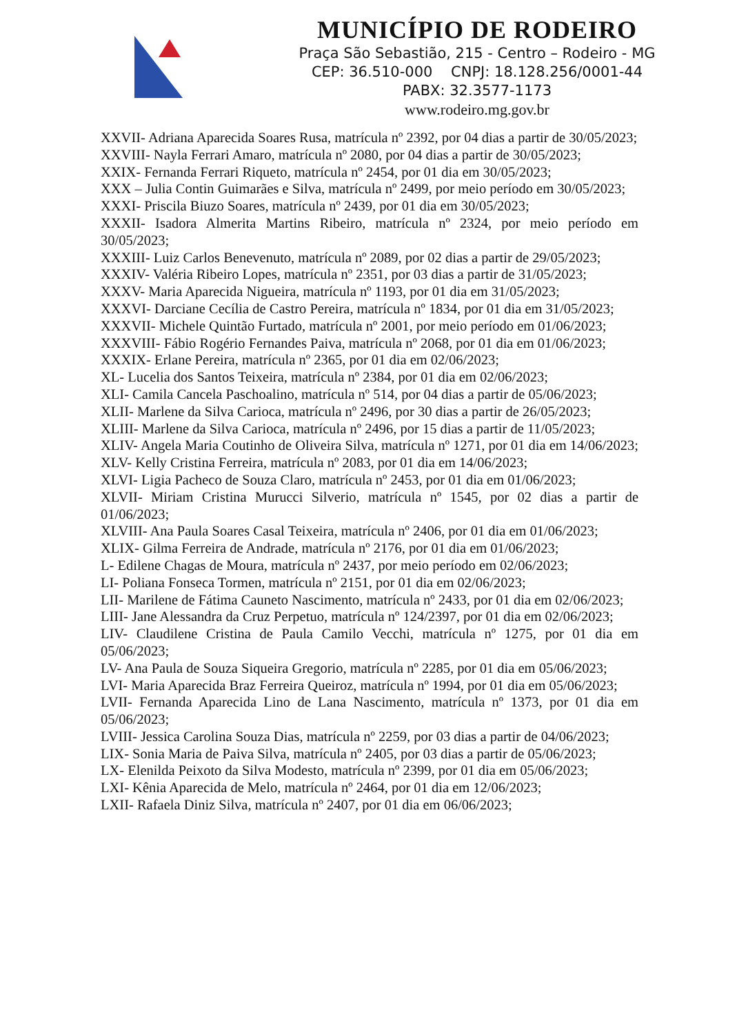MUNICÍPIO DE RODEIRO
Praça São Sebastião, 215 - Centro – Rodeiro - MG
CEP: 36.510-000 CNPJ: 18.128.256/0001-44
PABX: 32.3577-1173
www.rodeiro.mg.gov.br
XXVII- Adriana Aparecida Soares Rusa, matrícula nº 2392, por 04 dias a partir de 30/05/2023;
XXVIII- Nayla Ferrari Amaro, matrícula nº 2080, por 04 dias a partir de 30/05/2023;
XXIX- Fernanda Ferrari Riqueto, matrícula nº 2454, por 01 dia em 30/05/2023;
XXX – Julia Contin Guimarães e Silva, matrícula nº 2499, por meio período em 30/05/2023;
XXXI- Priscila Biuzo Soares, matrícula nº 2439, por 01 dia em 30/05/2023;
XXXII- Isadora Almerita Martins Ribeiro, matrícula nº 2324, por meio período em 30/05/2023;
XXXIII- Luiz Carlos Benevenuto, matrícula nº 2089, por 02 dias a partir de 29/05/2023;
XXXIV- Valéria Ribeiro Lopes, matrícula nº 2351, por 03 dias a partir de 31/05/2023;
XXXV- Maria Aparecida Nigueira, matrícula nº 1193, por 01 dia em 31/05/2023;
XXXVI- Darciane Cecília de Castro Pereira, matrícula nº 1834, por 01 dia em 31/05/2023;
XXXVII- Michele Quintão Furtado, matrícula nº 2001, por meio período em 01/06/2023;
XXXVIII- Fábio Rogério Fernandes Paiva, matrícula nº 2068, por 01 dia em 01/06/2023;
XXXIX- Erlane Pereira, matrícula nº 2365, por 01 dia em 02/06/2023;
XL- Lucelia dos Santos Teixeira, matrícula nº 2384, por 01 dia em 02/06/2023;
XLI- Camila Cancela Paschoalino, matrícula nº 514, por 04 dias a partir de 05/06/2023;
XLII- Marlene da Silva Carioca, matrícula nº 2496, por 30 dias a partir de 26/05/2023;
XLIII- Marlene da Silva Carioca, matrícula nº 2496, por 15 dias a partir de 11/05/2023;
XLIV- Angela Maria Coutinho de Oliveira Silva, matrícula nº 1271, por 01 dia em 14/06/2023;
XLV- Kelly Cristina Ferreira, matrícula nº 2083, por 01 dia em 14/06/2023;
XLVI- Ligia Pacheco de Souza Claro, matrícula nº 2453, por 01 dia em 01/06/2023;
XLVII- Miriam Cristina Murucci Silverio, matrícula nº 1545, por 02 dias a partir de 01/06/2023;
XLVIII- Ana Paula Soares Casal Teixeira, matrícula nº 2406, por 01 dia em 01/06/2023;
XLIX- Gilma Ferreira de Andrade, matrícula nº 2176, por 01 dia em 01/06/2023;
L- Edilene Chagas de Moura, matrícula nº 2437, por meio período em 02/06/2023;
LI- Poliana Fonseca Tormen, matrícula nº 2151, por 01 dia em 02/06/2023;
LII- Marilene de Fátima Cauneto Nascimento, matrícula nº 2433, por 01 dia em 02/06/2023;
LIII- Jane Alessandra da Cruz Perpetuo, matrícula nº 124/2397, por 01 dia em 02/06/2023;
LIV- Claudilene Cristina de Paula Camilo Vecchi, matrícula nº 1275, por 01 dia em 05/06/2023;
LV- Ana Paula de Souza Siqueira Gregorio, matrícula nº 2285, por 01 dia em 05/06/2023;
LVI- Maria Aparecida Braz Ferreira Queiroz, matrícula nº 1994, por 01 dia em 05/06/2023;
LVII- Fernanda Aparecida Lino de Lana Nascimento, matrícula nº 1373, por 01 dia em 05/06/2023;
LVIII- Jessica Carolina Souza Dias, matrícula nº 2259, por 03 dias a partir de 04/06/2023;
LIX- Sonia Maria de Paiva Silva, matrícula nº 2405, por 03 dias a partir de 05/06/2023;
LX- Elenilda Peixoto da Silva Modesto, matrícula nº 2399, por 01 dia em 05/06/2023;
LXI- Kênia Aparecida de Melo, matrícula nº 2464, por 01 dia em 12/06/2023;
LXII- Rafaela Diniz Silva, matrícula nº 2407, por 01 dia em 06/06/2023;